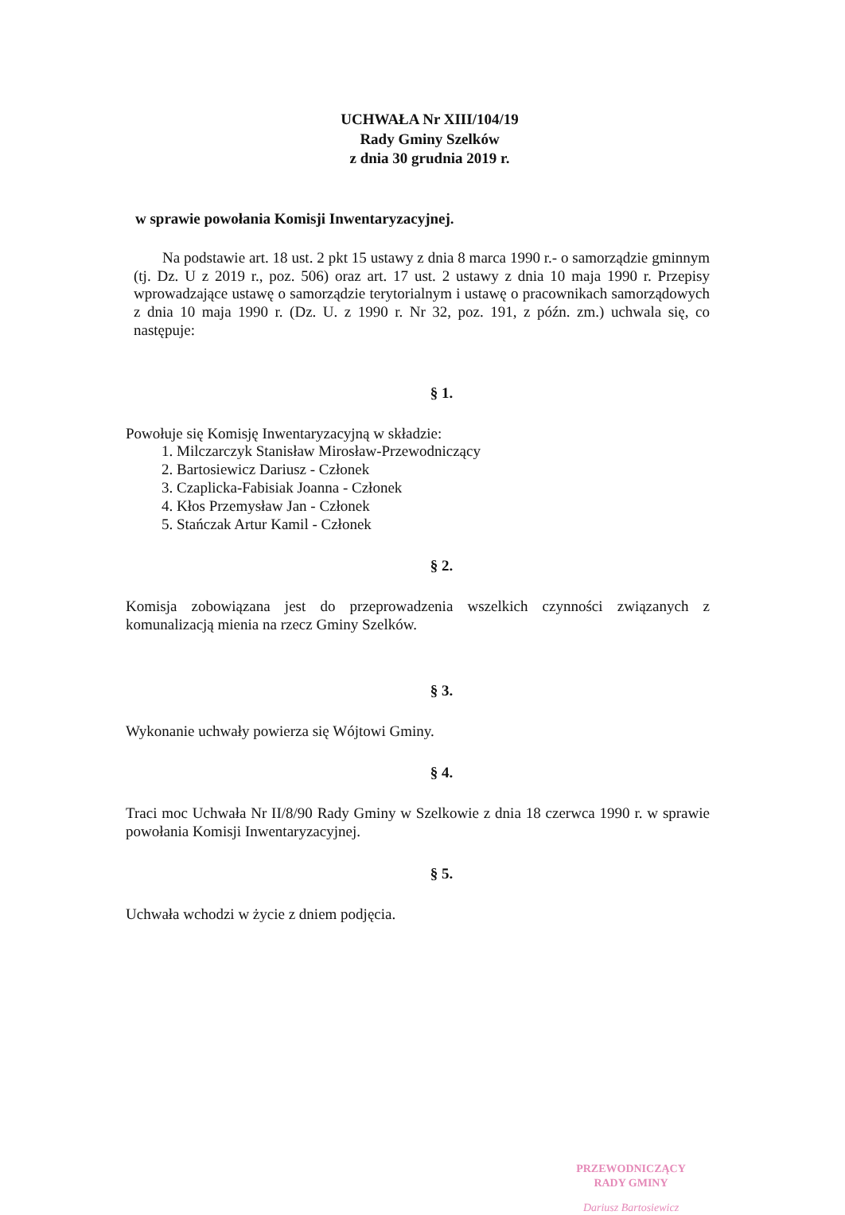UCHWAŁA Nr XIII/104/19
Rady Gminy Szelków
z dnia 30 grudnia 2019 r.
w sprawie powołania Komisji Inwentaryzacyjnej.
Na podstawie art. 18 ust. 2 pkt 15 ustawy z dnia 8 marca 1990 r.- o samorządzie gminnym (tj. Dz. U z 2019 r., poz. 506) oraz art. 17 ust. 2 ustawy z dnia 10 maja 1990 r. Przepisy wprowadzające ustawę o samorządzie terytorialnym i ustawę o pracownikach samorządowych z dnia 10 maja 1990 r. (Dz. U. z 1990 r. Nr 32, poz. 191, z późn. zm.) uchwala się, co następuje:
§ 1.
Powołuje się Komisję Inwentaryzacyjną w składzie:
1. Milczarczyk Stanisław Mirosław-Przewodniczący
2. Bartosiewicz Dariusz - Członek
3. Czaplicka-Fabisiak Joanna - Członek
4. Kłos Przemysław Jan - Członek
5. Stańczak Artur Kamil - Członek
§ 2.
Komisja zobowiązana jest do przeprowadzenia wszelkich czynności związanych z komunalizacją mienia na rzecz Gminy Szelków.
§ 3.
Wykonanie uchwały powierza się Wójtowi Gminy.
§ 4.
Traci moc Uchwała Nr II/8/90 Rady Gminy w Szelkowie z dnia 18 czerwca 1990 r. w sprawie powołania Komisji Inwentaryzacyjnej.
§ 5.
Uchwała wchodzi w życie z dniem podjęcia.
PRZEWODNICZĄCY
RADY GMINY
Dariusz Bartosiewicz